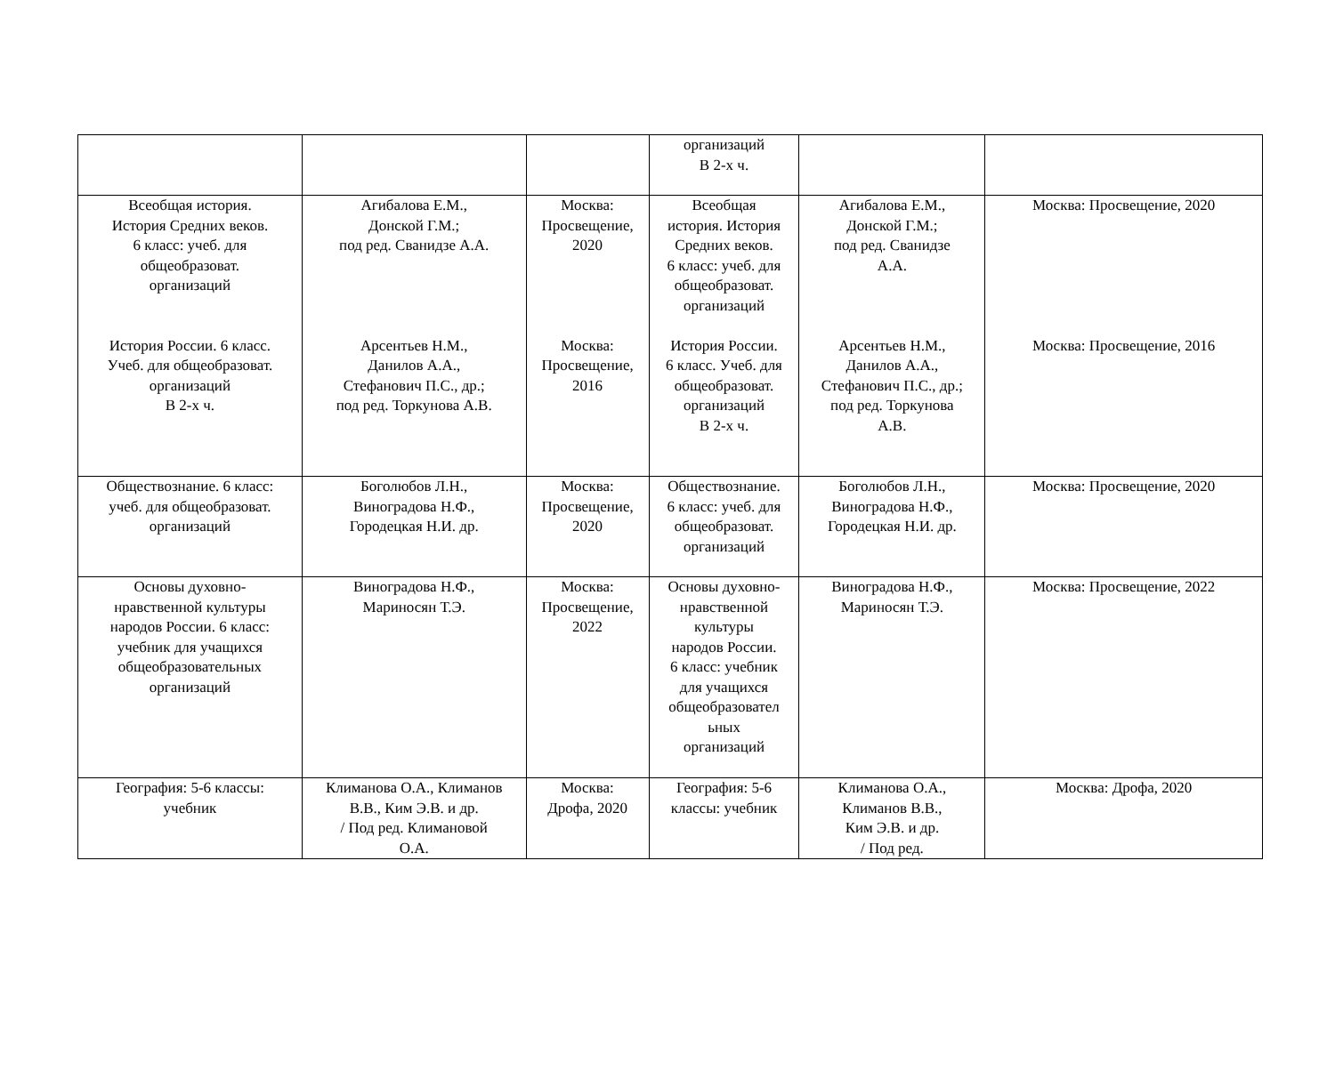| | | | организаций В 2-х ч. | | |
| Всеобщая история. История Средних веков. 6 класс: учеб. для общеобразоват. организаций История России. 6 класс. Учеб. для общеобразоват. организаций В 2-х ч. | Агибалова Е.М., Донской Г.М.; под ред. Сванидзе А.А. Арсентьев Н.М., Данилов А.А., Стефанович П.С., др.; под ред. Торкунова А.В. | Москва: Просвещение, 2020 Москва: Просвещение, 2016 | Всеобщая история. История Средних веков. 6 класс: учеб. для общеобразоват. организаций История России. 6 класс. Учеб. для общеобразоват. организаций В 2-х ч. | Агибалова Е.М., Донской Г.М.; под ред. Сванидзе А.А. Арсентьев Н.М., Данилов А.А., Стефанович П.С., др.; под ред. Торкунова А.В. | Москва: Просвещение, 2020 Москва: Просвещение, 2016 |
| Обществознание. 6 класс: учеб. для общеобразоват. организаций | Боголюбов Л.Н., Виноградова Н.Ф., Городецкая Н.И. др. | Москва: Просвещение, 2020 | Обществознание. 6 класс: учеб. для общеобразоват. организаций | Боголюбов Л.Н., Виноградова Н.Ф., Городецкая Н.И. др. | Москва: Просвещение, 2020 |
| Основы духовно- нравственной культуры народов России. 6 класс: учебник для учащихся общеобразовательных организаций | Виноградова Н.Ф., Мариносян Т.Э. | Москва: Просвещение, 2022 | Основы духовно- нравственной культуры народов России. 6 класс: учебник для учащихся общеобразовател ьных организаций | Виноградова Н.Ф., Мариносян Т.Э. | Москва: Просвещение, 2022 |
| География: 5-6 классы: учебник | Климанова О.А., Климанов В.В., Ким Э.В. и др. / Под ред. Климановой О.А. | Москва: Дрофа, 2020 | География: 5-6 классы: учебник | Климанова О.А., Климанов В.В., Ким Э.В. и др. / Под ред. | Москва: Дрофа, 2020 |